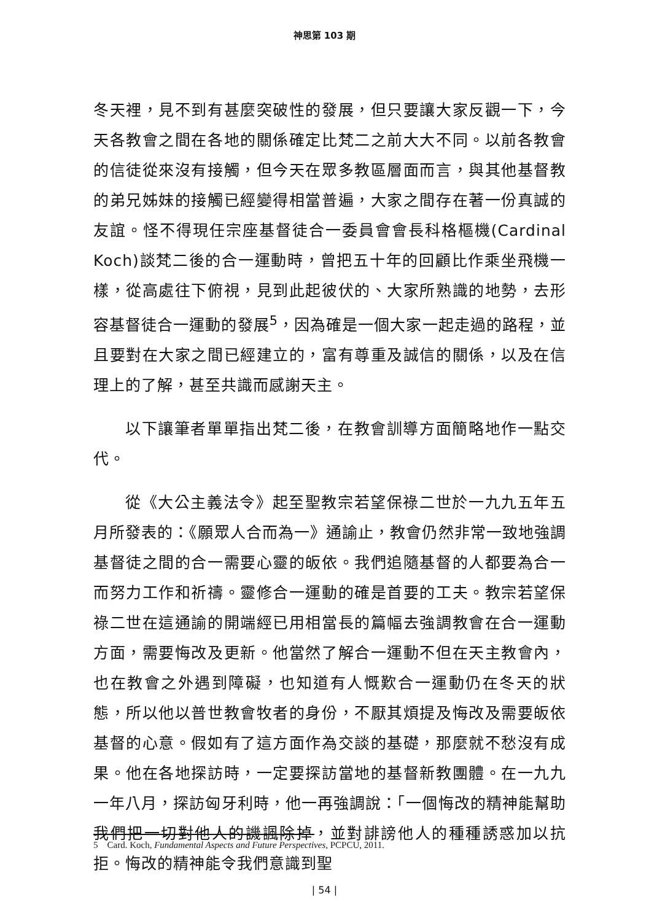神思第 103 期
冬天裡，見不到有甚麼突破性的發展，但只要讓大家反觀一下，今天各教會之間在各地的關係確定比梵二之前大大不同。以前各教會的信徒從來沒有接觸，但今天在眾多教區層面而言，與其他基督教的弟兄姊妹的接觸已經變得相當普遍，大家之間存在著一份真誠的友誼。怪不得現任宗座基督徒合一委員會會長科格樞機(Cardinal Koch)談梵二後的合一運動時，曾把五十年的回顧比作乘坐飛機一樣，從高處往下俯視，見到此起彼伏的、大家所熟識的地勢，去形容基督徒合一運動的發展<sup>5</sup>，因為確是一個大家一起走過的路程，並且要對在大家之間已經建立的，富有尊重及誠信的關係，以及在信理上的了解，甚至共識而感謝天主。
以下讓筆者單單指出梵二後，在教會訓導方面簡略地作一點交代。
從《大公主義法令》起至聖教宗若望保祿二世於一九九五年五月所發表的：《願眾人合而為一》通諭止，教會仍然非常一致地強調基督徒之間的合一需要心靈的皈依。我們追隨基督的人都要為合一而努力工作和祈禱。靈修合一運動的確是首要的工夫。教宗若望保祿二世在這通諭的開端經已用相當長的篇幅去強調教會在合一運動方面，需要悔改及更新。他當然了解合一運動不但在天主教會內，也在教會之外遇到障礙，也知道有人慨歎合一運動仍在冬天的狀態，所以他以普世教會牧者的身份，不厭其煩提及悔改及需要皈依基督的心意。假如有了這方面作為交談的基礎，那麼就不愁沒有成果。他在各地探訪時，一定要探訪當地的基督新教團體。在一九九一年八月，探訪匈牙利時，他一再強調說：「一個悔改的精神能幫助我們把一切對他人的譏諷除掉，並對誹謗他人的種種誘惑加以抗拒。悔改的精神能令我們意識到聖
5 Card. Koch, Fundamental Aspects and Future Perspectives, PCPCU, 2011.
| 54 |